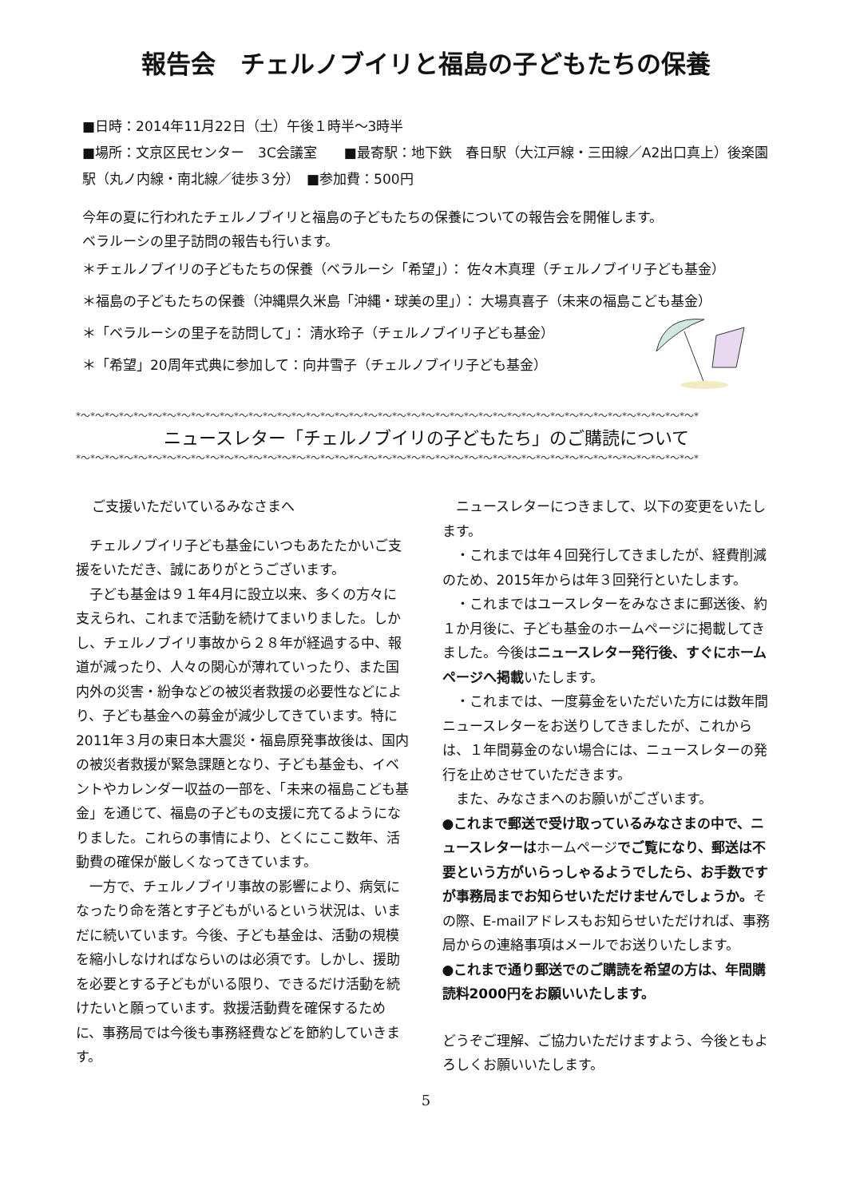報告会　チェルノブイリと福島の子どもたちの保養
■日時：2014年11月22日（土）午後１時半〜3時半
■場所：文京区民センター　3C会議室　　■最寄駅：地下鉄　春日駅（大江戸線・三田線／A2出口真上）後楽園駅（丸ノ内線・南北線／徒歩３分）　■参加費：500円
今年の夏に行われたチェルノブイリと福島の子どもたちの保養についての報告会を開催します。
ベラルーシの里子訪問の報告も行います。
＊チェルノブイリの子どもたちの保養（ベラルーシ「希望」）： 佐々木真理（チェルノブイリ子ども基金）
＊福島の子どもたちの保養（沖縄県久米島「沖縄・球美の里」）： 大場真喜子（未来の福島こども基金）
＊「ベラルーシの里子を訪問して」： 清水玲子（チェルノブイリ子ども基金）
＊「希望」20周年式典に参加して：向井雪子（チェルノブイリ子ども基金）
*〜*〜*〜*〜*〜*〜*〜*〜*〜*〜*〜*〜*〜*〜*〜*〜*〜*〜*〜*〜*〜*〜*〜*〜*〜*〜*〜*〜*〜*〜*〜*〜*〜*〜*〜*〜*〜*〜*〜*〜*〜*〜*〜*
ニュースレター「チェルノブイリの子どもたち」のご購読について
*〜*〜*〜*〜*〜*〜*〜*〜*〜*〜*〜*〜*〜*〜*〜*〜*〜*〜*〜*〜*〜*〜*〜*〜*〜*〜*〜*〜*〜*〜*〜*〜*〜*〜*〜*〜*〜*〜*〜*〜*〜*〜*〜*
ご支援いただいているみなさまへ
　チェルノブイリ子ども基金にいつもあたたかいご支援をいただき、誠にありがとうございます。
　子ども基金は９１年4月に設立以来、多くの方々に支えられ、これまで活動を続けてまいりました。しかし、チェルノブイリ事故から２８年が経過する中、報道が減ったり、人々の関心が薄れていったり、また国内外の災害・紛争などの被災者救援の必要性などにより、子ども基金への募金が減少してきています。特に2011年３月の東日本大震災・福島原発事故後は、国内の被災者救援が緊急課題となり、子ども基金も、イベントやカレンダー収益の一部を、「未来の福島こども基金」を通じて、福島の子どもの支援に充てるようになりました。これらの事情により、とくにここ数年、活動費の確保が厳しくなってきています。
　一方で、チェルノブイリ事故の影響により、病気になったり命を落とす子どもがいるという状況は、いまだに続いています。今後、子ども基金は、活動の規模を縮小しなければならいのは必須です。しかし、援助を必要とする子どもがいる限り、できるだけ活動を続けたいと願っています。救援活動費を確保するために、事務局では今後も事務経費などを節約していきます。
　ニュースレターにつきまして、以下の変更をいたします。
　・これまでは年４回発行してきましたが、経費削減のため、2015年からは年３回発行といたします。
　・これまではユースレターをみなさまに郵送後、約１か月後に、子ども基金のホームページに掲載してきました。今後はニュースレター発行後、すぐにホームページへ掲載いたします。
　・これまでは、一度募金をいただいた方には数年間ニュースレターをお送りしてきましたが、これからは、１年間募金のない場合には、ニュースレターの発行を止めさせていただきます。
　また、みなさまへのお願いがございます。
●これまで郵送で受け取っているみなさまの中で、ニュースレターはホームページでご覧になり、郵送は不要という方がいらっしゃるようでしたら、お手数ですが事務局までお知らせいただけませんでしょうか。その際、E-mailアドレスもお知らせいただければ、事務局からの連絡事項はメールでお送りいたします。
●これまで通り郵送でのご購読を希望の方は、年間購読料2000円をお願いいたします。
どうぞご理解、ご協力いただけますよう、今後ともよろしくお願いいたします。
5